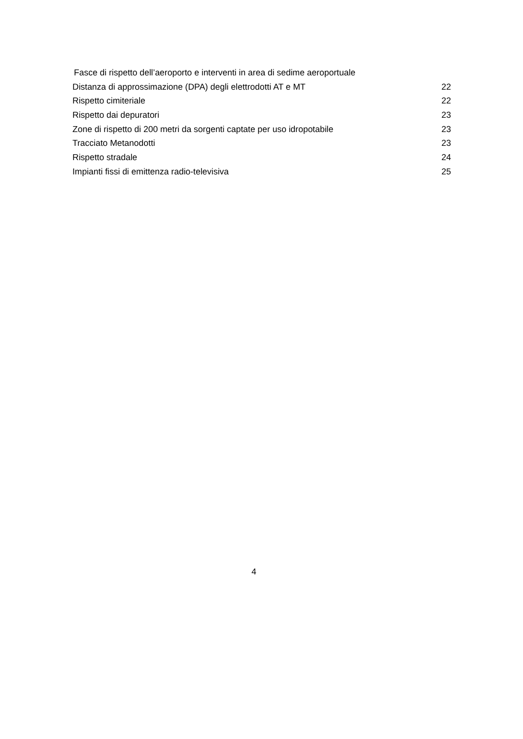Fasce di rispetto dell’aeroporto e interventi in area di sedime aeroportuale
Distanza di approssimazione (DPA) degli elettrodotti AT e MT 22
Rispetto cimiteriale 22
Rispetto dai depuratori 23
Zone di rispetto di 200 metri da sorgenti captate per uso idropotabile 23
Tracciato Metanodotti 23
Rispetto stradale 24
Impianti fissi di emittenza radio-televisiva 25
4